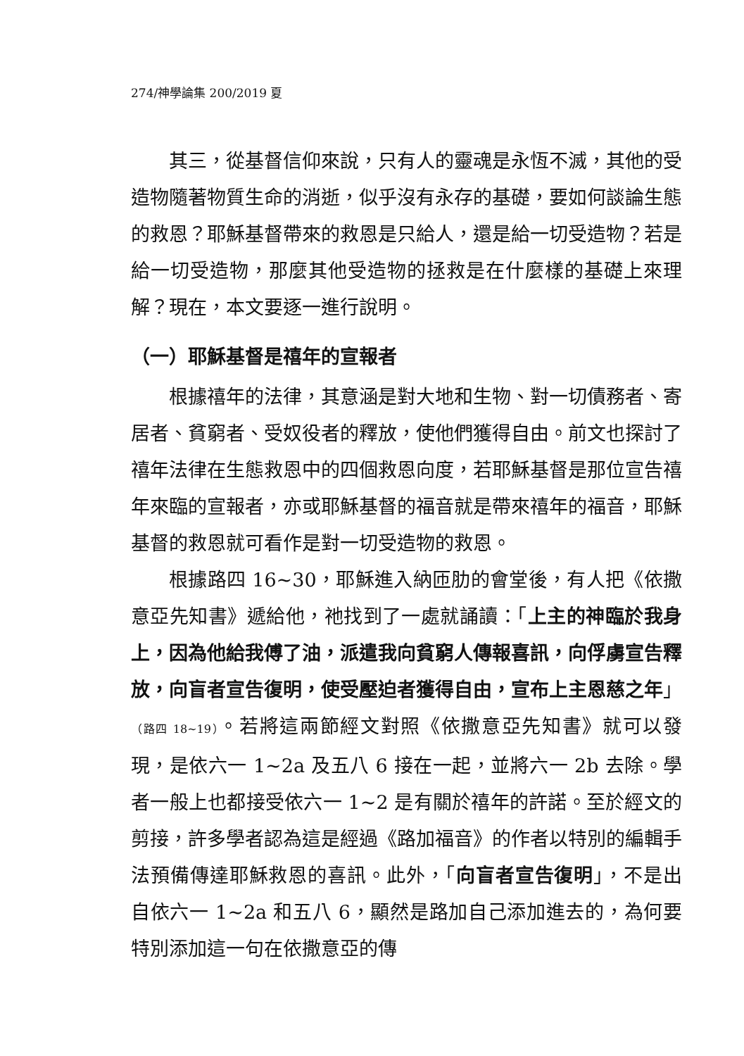274/神學論集 200/2019 夏
其三，從基督信仰來說，只有人的靈魂是永恆不滅，其他的受造物隨著物質生命的消逝，似乎沒有永存的基礎，要如何談論生態的救恩？耶穌基督帶來的救恩是只給人，還是給一切受造物？若是給一切受造物，那麼其他受造物的拯救是在什麼樣的基礎上來理解？現在，本文要逐一進行說明。
（一）耶穌基督是禧年的宣報者
根據禧年的法律，其意涵是對大地和生物、對一切債務者、寄居者、貧窮者、受奴役者的釋放，使他們獲得自由。前文也探討了禧年法律在生態救恩中的四個救恩向度，若耶穌基督是那位宣告禧年來臨的宣報者，亦或耶穌基督的福音就是帶來禧年的福音，耶穌基督的救恩就可看作是對一切受造物的救恩。
根據路四 16~30，耶穌進入納匝肋的會堂後，有人把《依撒意亞先知書》遞給他，祂找到了一處就誦讀：「上主的神臨於我身上，因為他給我傅了油，派遣我向貧窮人傳報喜訊，向俘虜宣告釋放，向盲者宣告復明，使受壓迫者獲得自由，宣布上主恩慈之年」（路四 18~19）。若將這兩節經文對照《依撒意亞先知書》就可以發現，是依六一 1~2a 及五八 6 接在一起，並將六一 2b 去除。學者一般上也都接受依六一 1~2 是有關於禧年的許諾。至於經文的剪接，許多學者認為這是經過《路加福音》的作者以特別的編輯手法預備傳達耶穌救恩的喜訊。此外，「向盲者宣告復明」，不是出自依六一 1~2a 和五八 6，顯然是路加自己添加進去的，為何要特別添加這一句在依撒意亞的傳